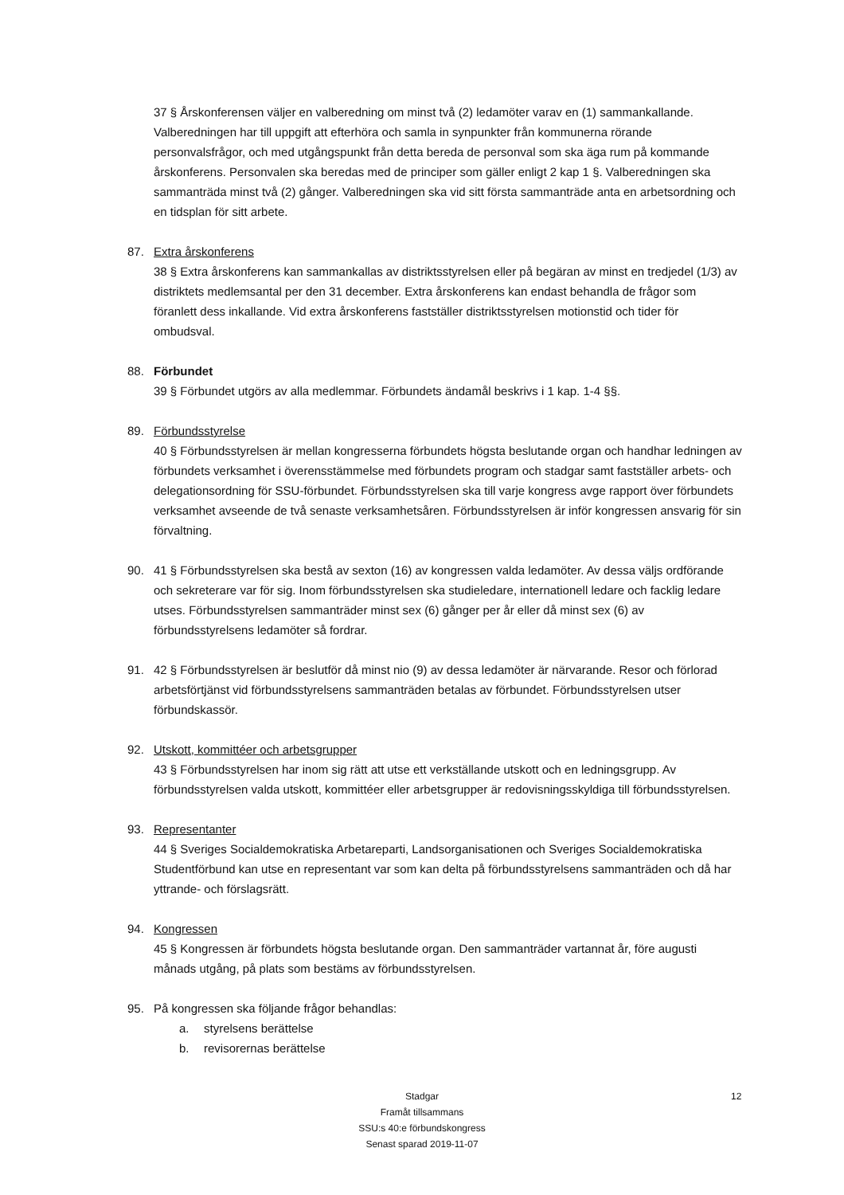37 § Årskonferensen väljer en valberedning om minst två (2) ledamöter varav en (1) sammankallande. Valberedningen har till uppgift att efterhöra och samla in synpunkter från kommunerna rörande personvalsfrågor, och med utgångspunkt från detta bereda de personval som ska äga rum på kommande årskonferens. Personvalen ska beredas med de principer som gäller enligt 2 kap 1 §. Valberedningen ska sammanträda minst två (2) gånger. Valberedningen ska vid sitt första sammanträde anta en arbetsordning och en tidsplan för sitt arbete.
87. Extra årskonferens
38 § Extra årskonferens kan sammankallas av distriktsstyrelsen eller på begäran av minst en tredjedel (1/3) av distriktets medlemsantal per den 31 december. Extra årskonferens kan endast behandla de frågor som föranlett dess inkallande. Vid extra årskonferens fastställer distriktsstyrelsen motionstid och tider för ombudsval.
88. Förbundet
39 § Förbundet utgörs av alla medlemmar. Förbundets ändamål beskrivs i 1 kap. 1-4 §§.
89. Förbundsstyrelse
40 § Förbundsstyrelsen är mellan kongresserna förbundets högsta beslutande organ och handhar ledningen av förbundets verksamhet i överensstämmelse med förbundets program och stadgar samt fastställer arbets- och delegationsordning för SSU-förbundet. Förbundsstyrelsen ska till varje kongress avge rapport över förbundets verksamhet avseende de två senaste verksamhetsåren. Förbundsstyrelsen är inför kongressen ansvarig för sin förvaltning.
90. 41 § Förbundsstyrelsen ska bestå av sexton (16) av kongressen valda ledamöter. Av dessa väljs ordförande och sekreterare var för sig. Inom förbundsstyrelsen ska studieledare, internationell ledare och facklig ledare utses. Förbundsstyrelsen sammanträder minst sex (6) gånger per år eller då minst sex (6) av förbundsstyrelsens ledamöter så fordrar.
91. 42 § Förbundsstyrelsen är beslutför då minst nio (9) av dessa ledamöter är närvarande. Resor och förlorad arbetsförtjänst vid förbundsstyrelsens sammanträden betalas av förbundet. Förbundsstyrelsen utser förbundskassör.
92. Utskott, kommittéer och arbetsgrupper
43 § Förbundsstyrelsen har inom sig rätt att utse ett verkställande utskott och en ledningsgrupp. Av förbundsstyrelsen valda utskott, kommittéer eller arbetsgrupper är redovisningsskyldiga till förbundsstyrelsen.
93. Representanter
44 § Sveriges Socialdemokratiska Arbetareparti, Landsorganisationen och Sveriges Socialdemokratiska Studentförbund kan utse en representant var som kan delta på förbundsstyrelsens sammanträden och då har yttrande- och förslagsrätt.
94. Kongressen
45 § Kongressen är förbundets högsta beslutande organ. Den sammanträder vartannat år, före augusti månads utgång, på plats som bestäms av förbundsstyrelsen.
95. På kongressen ska följande frågor behandlas:
a. styrelsens berättelse
b. revisorernas berättelse
Stadgar
Framåt tillsammans
SSU:s 40:e förbundskongress
Senast sparad 2019-11-07
12